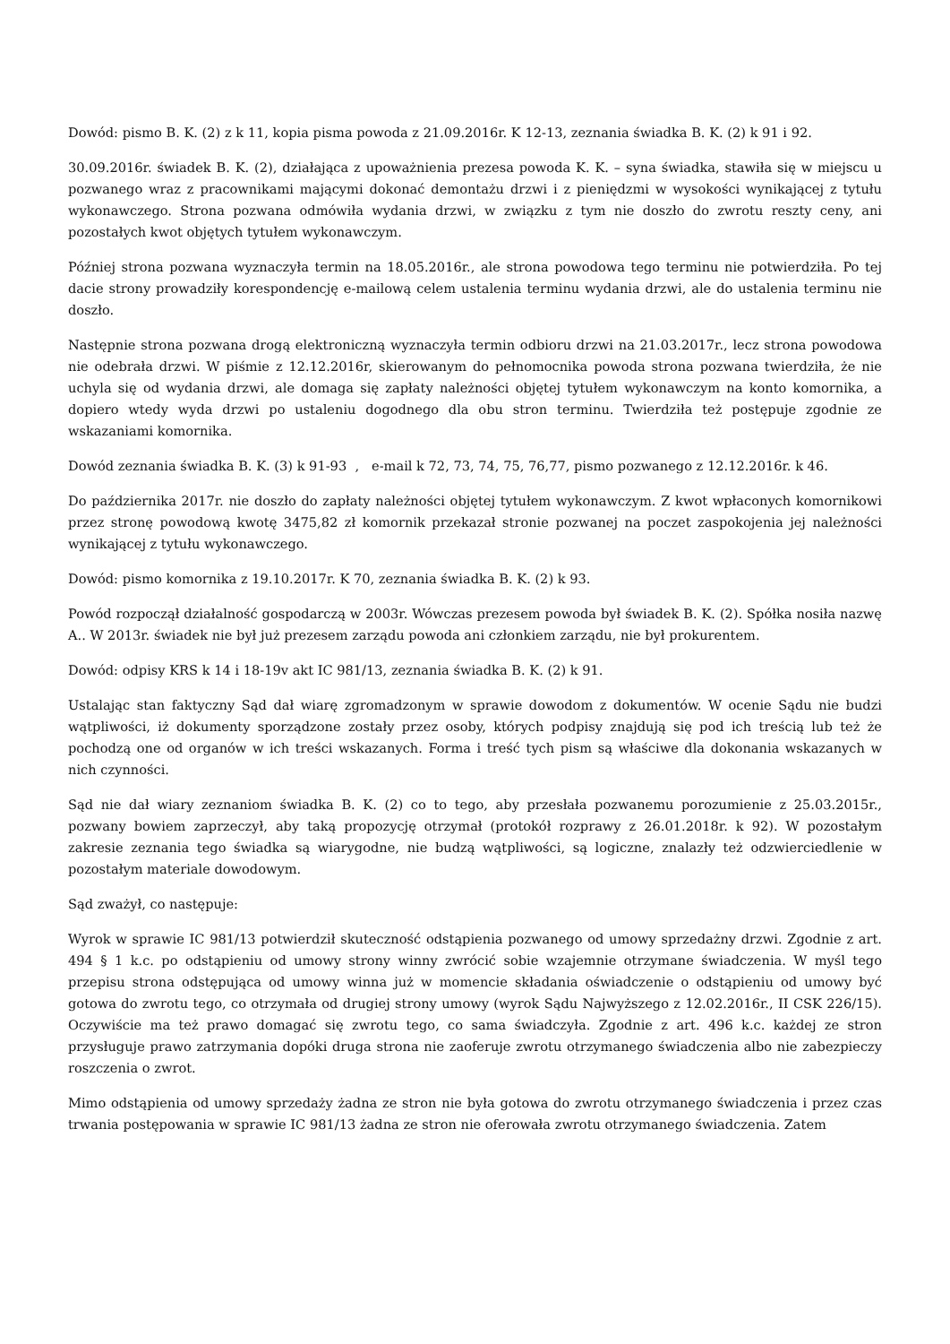Dowód: pismo B. K. (2) z k 11, kopia pisma powoda z 21.09.2016r. K 12-13, zeznania świadka B. K. (2) k 91 i 92.
30.09.2016r. świadek B. K. (2), działająca z upoważnienia prezesa powoda K. K. – syna świadka, stawiła się w miejscu u pozwanego wraz z pracownikami mającymi dokonać demontażu drzwi i z pieniędzmi w wysokości wynikającej z tytułu wykonawczego. Strona pozwana odmówiła wydania drzwi, w związku z tym nie doszło do zwrotu reszty ceny, ani pozostałych kwot objętych tytułem wykonawczym.
Później strona pozwana wyznaczyła termin na 18.05.2016r., ale strona powodowa tego terminu nie potwierdziła. Po tej dacie strony prowadziły korespondencję e-mailową celem ustalenia terminu wydania drzwi, ale do ustalenia terminu nie doszło.
Następnie strona pozwana drogą elektroniczną wyznaczyła termin odbioru drzwi na 21.03.2017r., lecz strona powodowa nie odebrała drzwi. W piśmie z 12.12.2016r, skierowanym do pełnomocnika powoda strona pozwana twierdziła, że nie uchyla się od wydania drzwi, ale domaga się zapłaty należności objętej tytułem wykonawczym na konto komornika, a dopiero wtedy wyda drzwi po ustaleniu dogodnego dla obu stron terminu. Twierdziła też postępuje zgodnie ze wskazaniami komornika.
Dowód zeznania świadka B. K. (3) k 91-93 , e-mail k 72, 73, 74, 75, 76,77, pismo pozwanego z 12.12.2016r. k 46.
Do października 2017r. nie doszło do zapłaty należności objętej tytułem wykonawczym. Z kwot wpłaconych komornikowi przez stronę powodową kwotę 3475,82 zł komornik przekazał stronie pozwanej na poczet zaspokojenia jej należności wynikającej z tytułu wykonawczego.
Dowód: pismo komornika z 19.10.2017r. K 70, zeznania świadka B. K. (2) k 93.
Powód rozpoczął działalność gospodarczą w 2003r. Wówczas prezesem powoda był świadek B. K. (2). Spółka nosiła nazwę A.. W 2013r. świadek nie był już prezesem zarządu powoda ani członkiem zarządu, nie był prokurentem.
Dowód: odpisy KRS k 14 i 18-19v akt IC 981/13, zeznania świadka B. K. (2) k 91.
Ustalając stan faktyczny Sąd dał wiarę zgromadzonym w sprawie dowodom z dokumentów. W ocenie Sądu nie budzi wątpliwości, iż dokumenty sporządzone zostały przez osoby, których podpisy znajdują się pod ich treścią lub też że pochodzą one od organów w ich treści wskazanych. Forma i treść tych pism są właściwe dla dokonania wskazanych w nich czynności.
Sąd nie dał wiary zeznaniom świadka B. K. (2) co to tego, aby przesłała pozwanemu porozumienie z 25.03.2015r., pozwany bowiem zaprzeczył, aby taką propozycję otrzymał (protokół rozprawy z 26.01.2018r. k 92). W pozostałym zakresie zeznania tego świadka są wiarygodne, nie budzą wątpliwości, są logiczne, znalazły też odzwierciedlenie w pozostałym materiale dowodowym.
Sąd zważył, co następuje:
Wyrok w sprawie IC 981/13 potwierdził skuteczność odstąpienia pozwanego od umowy sprzedażny drzwi. Zgodnie z art. 494 § 1 k.c. po odstąpieniu od umowy strony winny zwrócić sobie wzajemnie otrzymane świadczenia. W myśl tego przepisu strona odstępująca od umowy winna już w momencie składania oświadczenie o odstąpieniu od umowy być gotowa do zwrotu tego, co otrzymała od drugiej strony umowy (wyrok Sądu Najwyższego z 12.02.2016r., II CSK 226/15). Oczywiście ma też prawo domagać się zwrotu tego, co sama świadczyła. Zgodnie z art. 496 k.c. każdej ze stron przysługuje prawo zatrzymania dopóki druga strona nie zaoferuje zwrotu otrzymanego świadczenia albo nie zabezpieczy roszczenia o zwrot.
Mimo odstąpienia od umowy sprzedaży żadna ze stron nie była gotowa do zwrotu otrzymanego świadczenia i przez czas trwania postępowania w sprawie IC 981/13 żadna ze stron nie oferowała zwrotu otrzymanego świadczenia. Zatem